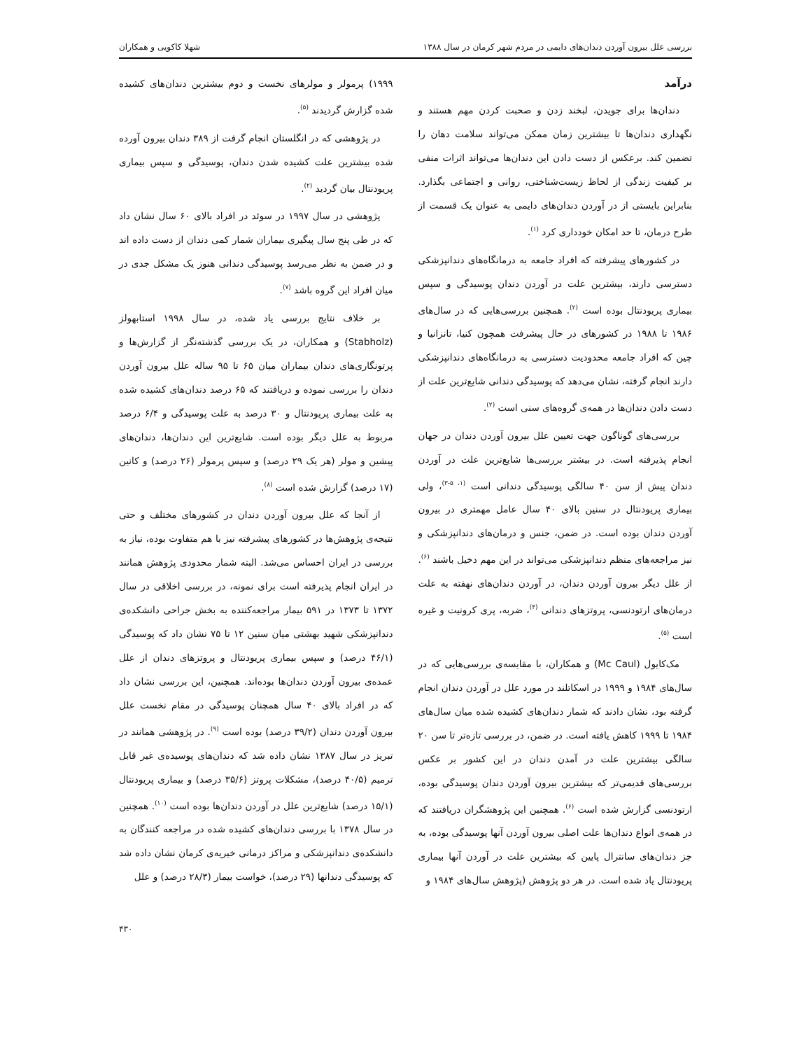بررسی علل بیرون آوردن دندان‌های دایمی در مردم شهر کرمان در سال ۱۳۸۸ شهلا کاکویی و همکاران
درآمد
دندان‌ها برای جویدن، لبخند زدن و صحبت کردن مهم هستند و نگهداری دندان‌ها تا بیشترین زمان ممکن می‌تواند سلامت دهان را تضمین کند. برعکس از دست دادن این دندان‌ها می‌تواند اثرات منفی بر کیفیت زندگی از لحاظ زیست‌شناختی، روانی و اجتماعی بگذارد. بنابراین بایستی از در آوردن دندان‌های دایمی به عنوان یک قسمت از طرح درمان، تا حد امکان خودداری کرد <sup>(۱)</sup>.
در کشورهای پیشرفته که افراد جامعه به درمانگاه‌های دندانپزشکی دسترسی دارند، بیشترین علت در آوردن دندان پوسیدگی و سپس بیماری پریودنتال بوده است <sup>(۲)</sup>. همچنین بررسی‌هایی که در سال‌های ۱۹۸۶ تا ۱۹۸۸ در کشورهای در حال پیشرفت همچون کنیا، تانزانیا و چین که افراد جامعه محدودیت دسترسی به درمانگاه‌های دندانپزشکی دارند انجام گرفته، نشان می‌دهد که پوسیدگی دندانی شایع‌ترین علت از دست دادن دندان‌ها در همه‌ی گروه‌های سنی است <sup>(۲)</sup>.
بررسی‌های گوناگون جهت تعیین علل بیرون آوردن دندان در جهان انجام پذیرفته است. در بیشتر بررسی‌ها شایع‌ترین علت در آوردن دندان پیش از سن ۴۰ سالگی پوسیدگی دندانی است <sup>(۱، ۵-۳)</sup>، ولی بیماری پریودنتال در سنین بالای ۴۰ سال عامل مهمتری در بیرون آوردن دندان بوده است. در ضمن، جنس و درمان‌های دندانپزشکی و نیز مراجعه‌های منظم دندانپزشکی می‌تواند در این مهم دخیل باشند <sup>(۶)</sup>. از علل دیگر بیرون آوردن دندان، در آوردن دندان‌های نهفته به علت درمان‌های ارتودنسی، پروتزهای دندانی <sup>(۴)</sup>، ضربه، پری کرونیت و غیره است <sup>(۵)</sup>.
مک‌کایول (Mc Caul) و همکاران، با مقایسه‌ی بررسی‌هایی که در سال‌های ۱۹۸۴ و ۱۹۹۹ در اسکاتلند در مورد علل در آوردن دندان انجام گرفته بود، نشان دادند که شمار دندان‌های کشیده شده میان سال‌های ۱۹۸۴ تا ۱۹۹۹ کاهش یافته است. در ضمن، در بررسی تازه‌تر تا سن ۲۰ سالگی بیشترین علت در آمدن دندان در این کشور بر عکس بررسی‌های قدیمی‌تر که بیشترین بیرون آوردن دندان پوسیدگی بوده، ارتودنسی گزارش شده است <sup>(۶)</sup>. همچنین این پژوهشگران دریافتند که در همه‌ی انواع دندان‌ها علت اصلی بیرون آوردن آنها پوسیدگی بوده، به جز دندان‌های سانترال پایین که بیشترین علت در آوردن آنها بیماری پریودنتال یاد شده است. در هر دو پژوهش (پژوهش سال‌های ۱۹۸۴ و
۱۹۹۹) پرمولر و مولرهای نخست و دوم بیشترین دندان‌های کشیده شده گزارش گردیدند <sup>(۵)</sup>.
در پژوهشی که در انگلستان انجام گرفت از ۳۸۹ دندان بیرون آورده شده بیشترین علت کشیده شدن دندان، پوسیدگی و سپس بیماری پریودنتال بیان گردید <sup>(۲)</sup>.
پژوهشی در سال ۱۹۹۷ در سوئد در افراد بالای ۶۰ سال نشان داد که در طی پنج سال پیگیری بیماران شمار کمی دندان از دست داده اند و در ضمن به نظر می‌رسد پوسیدگی دندانی هنوز یک مشکل جدی در میان افراد این گروه باشد <sup>(۷)</sup>.
بر خلاف نتایج بررسی یاد شده، در سال ۱۹۹۸ استابهولز (Stabholz) و همکاران، در یک بررسی گذشته‌نگر از گزارش‌ها و پرتونگاری‌های دندان بیماران میان ۶۵ تا ۹۵ ساله علل بیرون آوردن دندان را بررسی نموده و دریافتند که ۶۵ درصد دندان‌های کشیده شده به علت بیماری پریودنتال و ۳۰ درصد به علت پوسیدگی و ۶/۴ درصد مربوط به علل دیگر بوده است. شایع‌ترین این دندان‌ها، دندان‌های پیشین و مولر (هر یک ۲۹ درصد) و سپس پرمولر (۲۶ درصد) و کانین (۱۷ درصد) گزارش شده است <sup>(۸)</sup>.
از آنجا که علل بیرون آوردن دندان در کشورهای مختلف و حتی نتیجه‌ی پژوهش‌ها در کشورهای پیشرفته نیز با هم متفاوت بوده، نیاز به بررسی در ایران احساس می‌شد. البته شمار محدودی پژوهش همانند در ایران انجام پذیرفته است برای نمونه، در بررسی اخلاقی در سال ۱۳۷۲ تا ۱۳۷۳ در ۵۹۱ بیمار مراجعه‌کننده به بخش جراحی دانشکده‌ی دندانپزشکی شهید بهشتی میان سنین ۱۲ تا ۷۵ نشان داد که پوسیدگی (۴۶/۱ درصد) و سپس بیماری پریودنتال و پروتزهای دندان از علل عمده‌ی بیرون آوردن دندان‌ها بوده‌اند. همچنین، این بررسی نشان داد که در افراد بالای ۴۰ سال همچنان پوسیدگی در مقام نخست علل بیرون آوردن دندان (۳۹/۲ درصد) بوده است <sup>(۹)</sup>. در پژوهشی همانند در تبریز در سال ۱۳۸۷ نشان داده شد که دندان‌های پوسیده‌ی غیر قابل ترمیم (۴۰/۵ درصد)، مشکلات پروتز (۳۵/۶ درصد) و بیماری پریودنتال (۱۵/۱ درصد) شایع‌ترین علل در آوردن دندان‌ها بوده است <sup>(۱۰)</sup>. همچنین در سال ۱۳۷۸ با بررسی دندان‌های کشیده شده در مراجعه کنندگان به دانشکده‌ی دندانپزشکی و مراکز درمانی خیریه‌ی کرمان نشان داده شد که پوسیدگی دندانها (۲۹ درصد)، خواست بیمار (۲۸/۳ درصد) و علل
۴۳۰